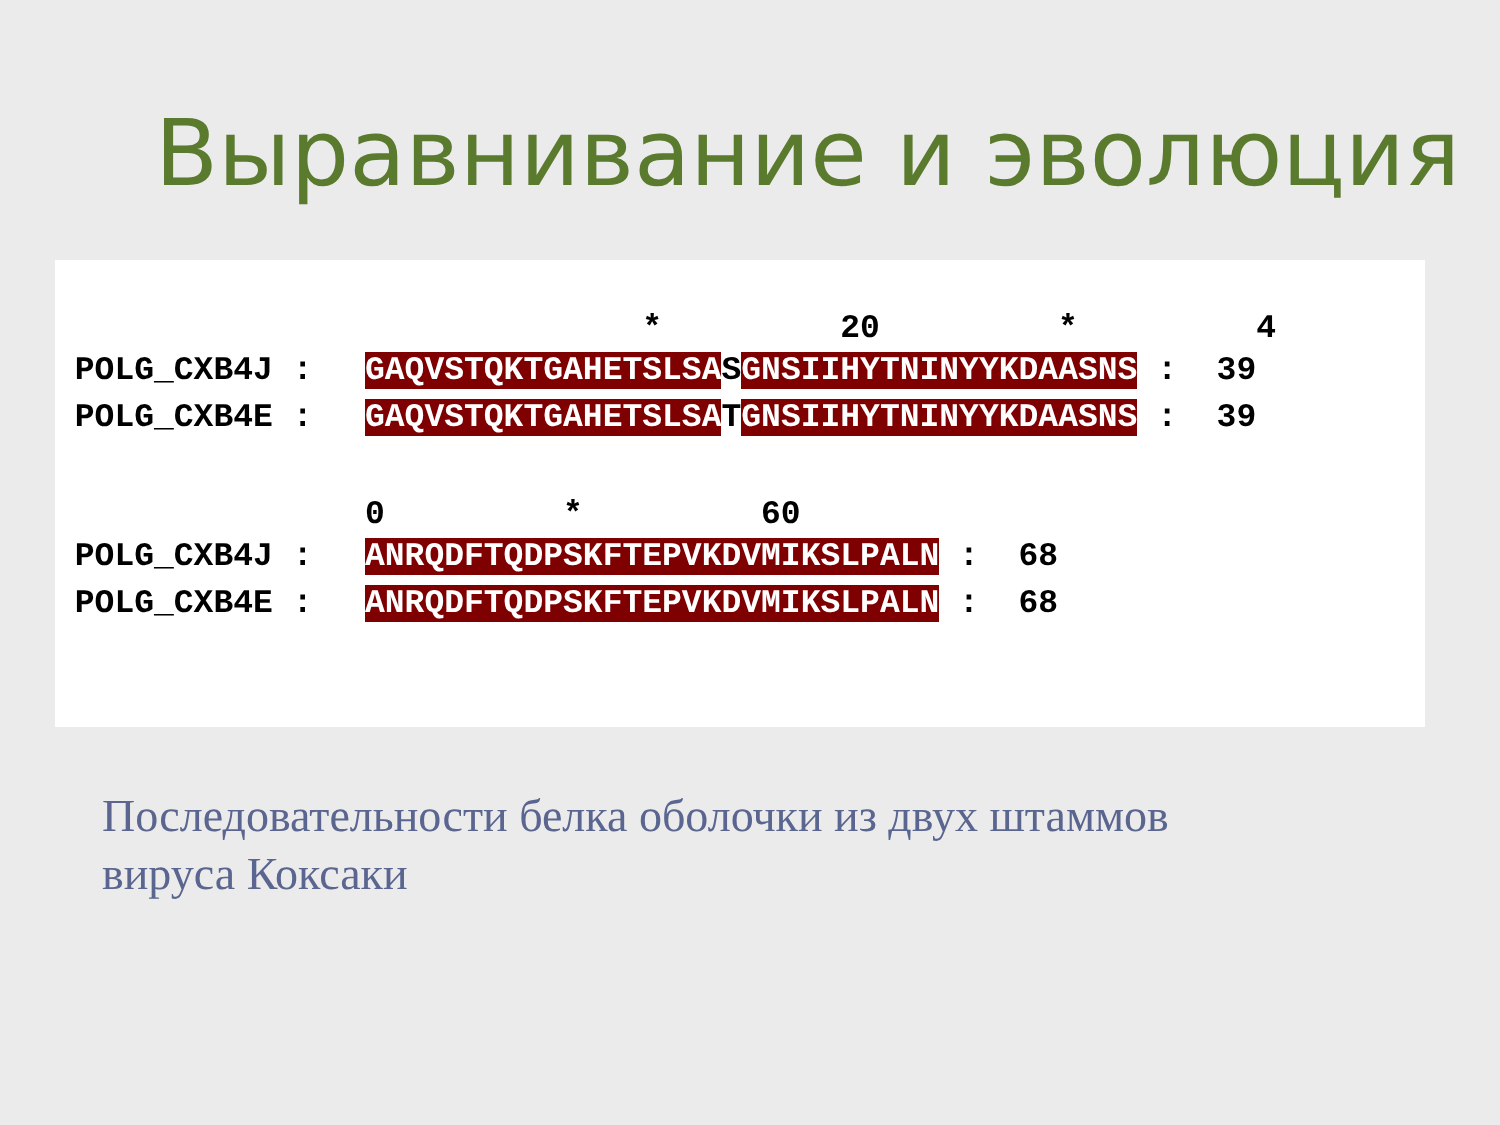Выравнивание и эволюция
* 20 * 4
POLG_CXB4J : GAQVSTQKTGAHETSLSA S GNSIIHYTNINYYKDAASNS : 39
POLG_CXB4E : GAQVSTQKTGAHETSLSA T GNSIIHYTNINYYKDAASNS : 39
0 * 60
POLG_CXB4J : ANRQDFTQDPSKFTEPVKDVMIKSLPALN : 68
POLG_CXB4E : ANRQDFTQDPSKFTEPVKDVMIKSLPALN : 68
Последовательности белка оболочки из двух штаммов
вируса Коксаки